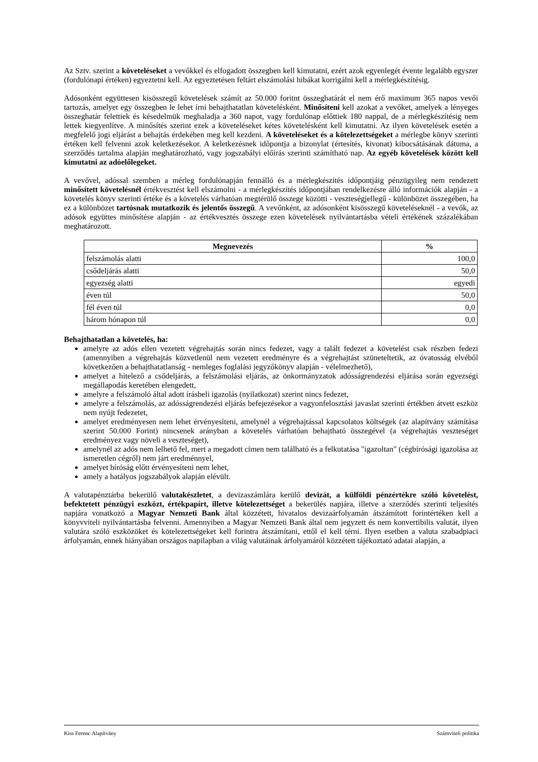Az Sztv. szerint a követeléseket a vevőkkel és elfogadott összegben kell kimutatni, ezért azok egyenlegét évente legalább egyszer (fordulónapi értéken) egyeztetni kell. Az egyeztetésen feltárt elszámolási hibákat korrigálni kell a mérlegkészítésig.
Adósonként együttesen kisösszegű követelések számít az 50.000 foritnt összeghatárát el nem érő maximum 365 napos vevői tartozás, amelyet egy összegben le lehet írni behajthatatlan követelésként. Minősíteni kell azokat a vevőket, amelyek a lényeges összeghatár felettiek és késedelmük meghaladja a 360 napot, vagy fordulónap előttiek 180 nappal, de a mérlegkészítésig nem lettek kiegyenlítve. A minősítés szerint ezek a követeléseket kétes követelésként kell kimutatni. Az ilyen követelések esetén a megfelelő jogi eljárást a behajtás érdekében meg kell kezdeni. A követeléseket és a kötelezettségeket a mérlegbe könyv szerinti értéken kell felvenni azok keletkezésekor. A keletkezésnek időpontja a bizonylat (értesítés, kivonat) kibocsátásának dátuma, a szerződés tartalma alapján meghatározható, vagy jogszabályi előírás szerinti számítható nap. Az egyéb követelések között kell kimutatni az adóelőlegeket.
A vevővel, adóssal szemben a mérleg fordulónapján fennálló és a mérlegkészítés időpontjáig pénzügyileg nem rendezett minősített követelésnél értékvesztést kell elszámolni - a mérlegkészítés időpontjában rendelkezésre álló információk alapján - a követelés könyv szerinti értéke és a követelés várhatóan megtérülő összege közötti - veszteségjellegű - különbözet összegében, ha ez a különbözet tartósnak mutatkozik és jelentős összegű. A vevőnként, az adósonként kisösszegű követeléseknél - a vevők, az adósok együttes minősítése alapján - az értékvesztés összege ezen követelések nyilvántartásba vételi értékének százalékában meghatározott.
| Megnevezés | % |
| --- | --- |
| felszámolás alatti | 100,0 |
| csődeljárás alatti | 50,0 |
| egyezség alatti | egyedi |
| éven túl | 50,0 |
| fél éven túl | 0,0 |
| három hónapon túl | 0,0 |
Behajthatatlan a követelés, ha:
amelyre az adós ellen vezetett végrehajtás során nincs fedezet, vagy a talált fedezet a követelést csak részben fedezi (amennyiben a végrehajtás közvetlenül nem vezetett eredményre és a végrehajtást szüneteltetik, az óvatosság elvéből következően a behajthatatlanság - nemleges foglalási jegyzőkönyv alapján - vélelmezhető),
amelyet a hitelező a csődeljárás, a felszámolási eljárás, az önkormányzatok adósságrendezési eljárása során egyezségi megállapodás keretében elengedett,
amelyre a felszámoló által adott írásbeli igazolás (nyilatkozat) szerint nincs fedezet,
amelyre a felszámolás, az adósságrendezési eljárás befejezésekor a vagyonfelosztási javaslat szerinti értékben átvett eszköz nem nyújt fedezetet,
amelyet eredményesen nem lehet érvényesíteni, amelynél a végrehajtással kapcsolatos költségek (az alapítvány számítása szerint 50.000 Forint) nincsenek arányban a követelés várhatóan behajtható összegével (a végrehajtás veszteséget eredményez vagy növeli a veszteséget),
amelynél az adós nem lelhető fel, mert a megadott címen nem található és a felkutatása "igazoltan" (cégbírósági igazolása az ismeretlen cégről) nem járt eredménnyel,
amelyet bíróság előtt érvényesíteni nem lehet,
amely a hatályos jogszabályok alapján elévült.
A valutapénztárba bekerülő valutakészletet, a devizaszámlára kerülő devizát, a külföldi pénzértékre szóló követelést, befektetett pénzügyi eszközt, értékpapírt, illetve kötelezettséget a bekerülés napjára, illetve a szerződés szerinti teljesítés napjára vonatkozó a Magyar Nemzeti Bank által közzétett, hivatalos devizaárfolyamán átszámított forintértéken kell a könyvviteli nyilvántartásba felvenni. Amennyiben a Magyar Nemzeti Bank által nem jegyzett és nem konvertibilis valutát, ilyen valutára szóló eszközöket és kötelezettségeket kell forintra átszámítani, ettől el kell térni. Ilyen esetben a valuta szabadpiaci árfolyamán, ennek hiányában országos napilapban a világ valutáinak árfolyamáról közzétett tájékoztató adatai alapján, a
Kiss Ferenc Alapítvány Számviteli politika